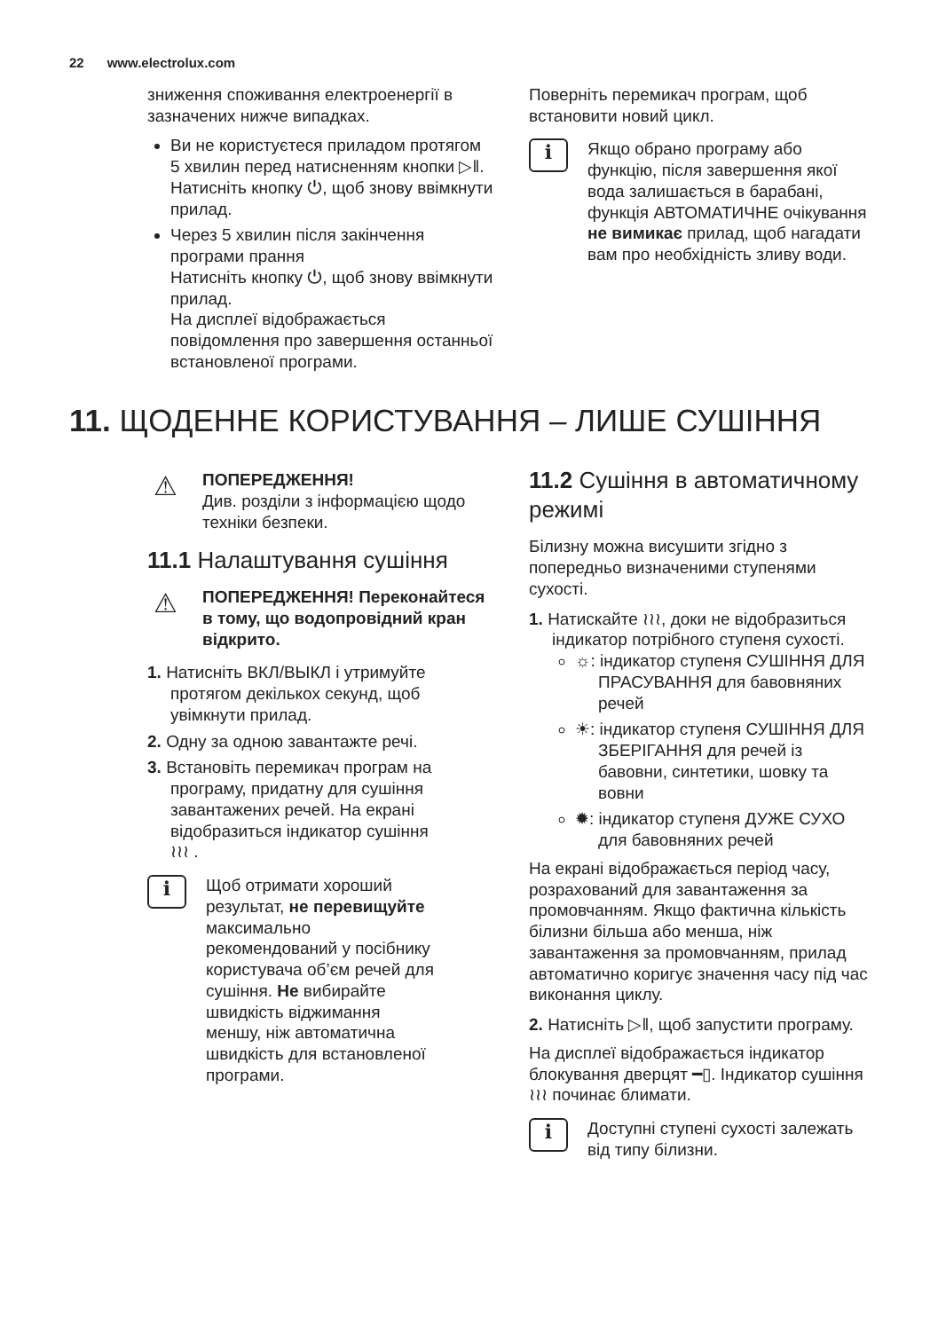22 www.electrolux.com
зниження споживання електроенергії в зазначених нижче випадках.
Ви не користуєтеся приладом протягом 5 хвилин перед натисненням кнопки ▷‖.
Натисніть кнопку ⏻, щоб знову ввімкнути прилад.
Через 5 хвилин після закінчення програми прання
Натисніть кнопку ⏻, щоб знову ввімкнути прилад.
На дисплеї відображається повідомлення про завершення останньої встановленої програми.
Поверніть перемикач програм, щоб встановити новий цикл.
i
Якщо обрано програму або функцію, після завершення якої вода залишається в барабані, функція АВТОМАТИЧНЕ очікування не вимикає прилад, щоб нагадати вам про необхідність зливу води.
11. ЩОДЕННЕ КОРИСТУВАННЯ – ЛИШЕ СУШІННЯ
⚠
ПОПЕРЕДЖЕННЯ!
Див. розділи з інформацією щодо техніки безпеки.
11.1 Налаштування сушіння
⚠
ПОПЕРЕДЖЕННЯ! Переконайтеся в тому, що водопровідний кран відкрито.
1. Натисніть ВКЛ/ВЫКЛ і утримуйте протягом декількох секунд, щоб увімкнути прилад.
2. Одну за одною завантажте речі.
3. Встановіть перемикач програм на програму, придатну для сушіння завантажених речей. На екрані відобразиться індикатор сушіння
≀≀≀ .
i
Щоб отримати хороший результат, не перевищуйте максимально рекомендований у посібнику користувача об’єм речей для сушіння. Не вибирайте швидкість віджимання меншу, ніж автоматична швидкість для встановленої програми.
11.2 Сушіння в автоматичному режимі
Білизну можна висушити згідно з попередньо визначеними ступенями сухості.
1. Натискайте ≀≀≀, доки не відобразиться індикатор потрібного ступеня сухості.
☼: індикатор ступеня СУШІННЯ ДЛЯ ПРАСУВАННЯ для бавовняних речей
☀: індикатор ступеня СУШІННЯ ДЛЯ ЗБЕРІГАННЯ для речей із бавовни, синтетики, шовку та вовни
✹: індикатор ступеня ДУЖЕ СУХО для бавовняних речей
На екрані відображається період часу, розрахований для завантаження за промовчанням. Якщо фактична кількість білизни більша або менша, ніж завантаження за промовчанням, прилад автоматично коригує значення часу під час виконання циклу.
2. Натисніть ▷‖, щоб запустити програму.
На дисплеї відображається індикатор блокування дверцят ━▯. Індикатор сушіння ≀≀≀ починає блимати.
i
Доступні ступені сухості залежать від типу білизни.